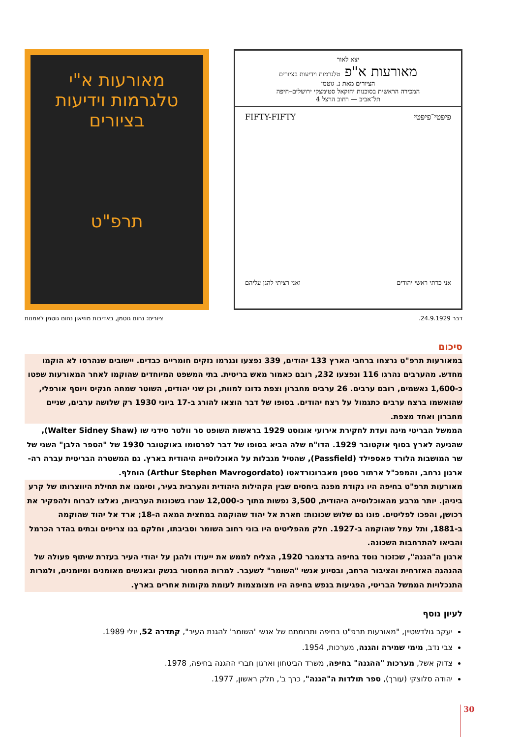יצא לאור
מאורעות א"פ טלגרמות וידיעות בציורים
הציורים מאת נ. גוטמן
המכירה הראשית בסוכנות יחזקאל סטימצקי ירושלים–חיפה
תל־אביב — רחוב הרצל 4
פיפטי־פיפטי FIFTY-FIFTY
אני כרתי ראשי יהודים ואני רציתי להגן עליהם
מאורעות א"י
טלגרמות וידיעות
בציורים
תרפ"ט
דבר 24.9.1929. ציורים: נחום גוטמן, באדיבות מוזיאון נחום גוטמן לאמנות
סיכום
במאורעות תרפ"ט נרצחו ברחבי הארץ 133 יהודים, 339 נפצעו ונגרמו נזקים חומריים כבדים. יישובים שנהרסו לא הוקמו מחדש. מהערבים נהרגו 116 ונפצעו 232, רובם כאמור מאש בריטית. בתי המשפט המיוחדים שהוקמו לאחר המאורעות שפטו כ-1,600 נאשמים, רובם ערבים. 26 ערבים מחברון וצפת נדונו למוות, וכן שני יהודים, השוטר שמחה חנקיס ויוסף אורפלי, שהואשמו ברצח ערבים כתגמול על רצח יהודים. בסופו של דבר הוצאו להורג ב-17 ביוני 1930 רק שלושה ערבים, שניים מחברון ואחד מצפת.
הממשל הבריטי מינה ועדת לחקירת אירועי אוגוסט 1929 בראשות השופט סר וולטר סידני שו (Walter Sidney Shaw), שהגיעה לארץ בסוף אוקטובר 1929. הדו"ח שלה הביא בסופו של דבר לפרסומו באוקטובר 1930 של "הספר הלבן" השני של שר המושבות הלורד פאספילד (Passfield), שהטיל מגבלות על האוכלוסייה היהודית בארץ. גם המשטרה הבריטית עברה רה-ארגון נרחב, והמפכ"ל ארתור סטפן מאברוגורדאטו (Arthur Stephen Mavrogordato) הוחלף.
מאורעות תרפ"ט בחיפה היו נקודת מפנה ביחסים שבין הקהילות היהודית והערבית בעיר, וסימנו את תחילת היווצרותו של קרע ביניהן. יותר מרבע מהאוכלוסייה היהודית, 3,500 נפשות מתוך כ-12,000 שגרו בשכונות הערביות, נאלצו לברוח ולהפקיר את רכושן, והפכו לפליטים. פונו גם שלוש שכונות: חארת אל יהוד שהוקמה במחצית המאה ה-18; ארד אל יהוד שהוקמה ב-1881, ותל עמל שהוקמה ב-1927. חלק מהפליטים היו בוני רחוב השומר וסביבתו, וחלקם בנו צריפים ובתים בהדר הכרמל והביאו להתרחבות השכונה.
ארגון ה"הגנה", שכזכור נוסד בחיפה בדצמבר 1920, הצליח לממש את ייעודו ולהגן על יהודי העיר בעזרת שיתוף פעולה של ההנהגה האזרחית והציבור הרחב, ובסיוע אנשי "השומר" לשעבר. למרות המחסור בנשק ובאנשים מאומנים ומיומנים, ולמרות התנכלויות הממשל הבריטי, הפגיעות בנפש בחיפה היו מצומצמות לעומת מקומות אחרים בארץ.
לעיון נוסף
יעקב גולדשטיין, "מאורעות תרפ"ט בחיפה ותרומתם של אנשי 'השומר' להגנת העיר", קתדרה 52, יולי 1989.
צבי נדב, מימי שמירה והגנה, מערכות, 1954.
צדוק אשל, מערכות "ההגנה" בחיפה, משרד הביטחון וארגון חברי ההגנה בחיפה, 1978.
יהודה סלוצקי (עורך), ספר תולדות ה"הגנה", כרך ב', חלק ראשון, 1977.
30